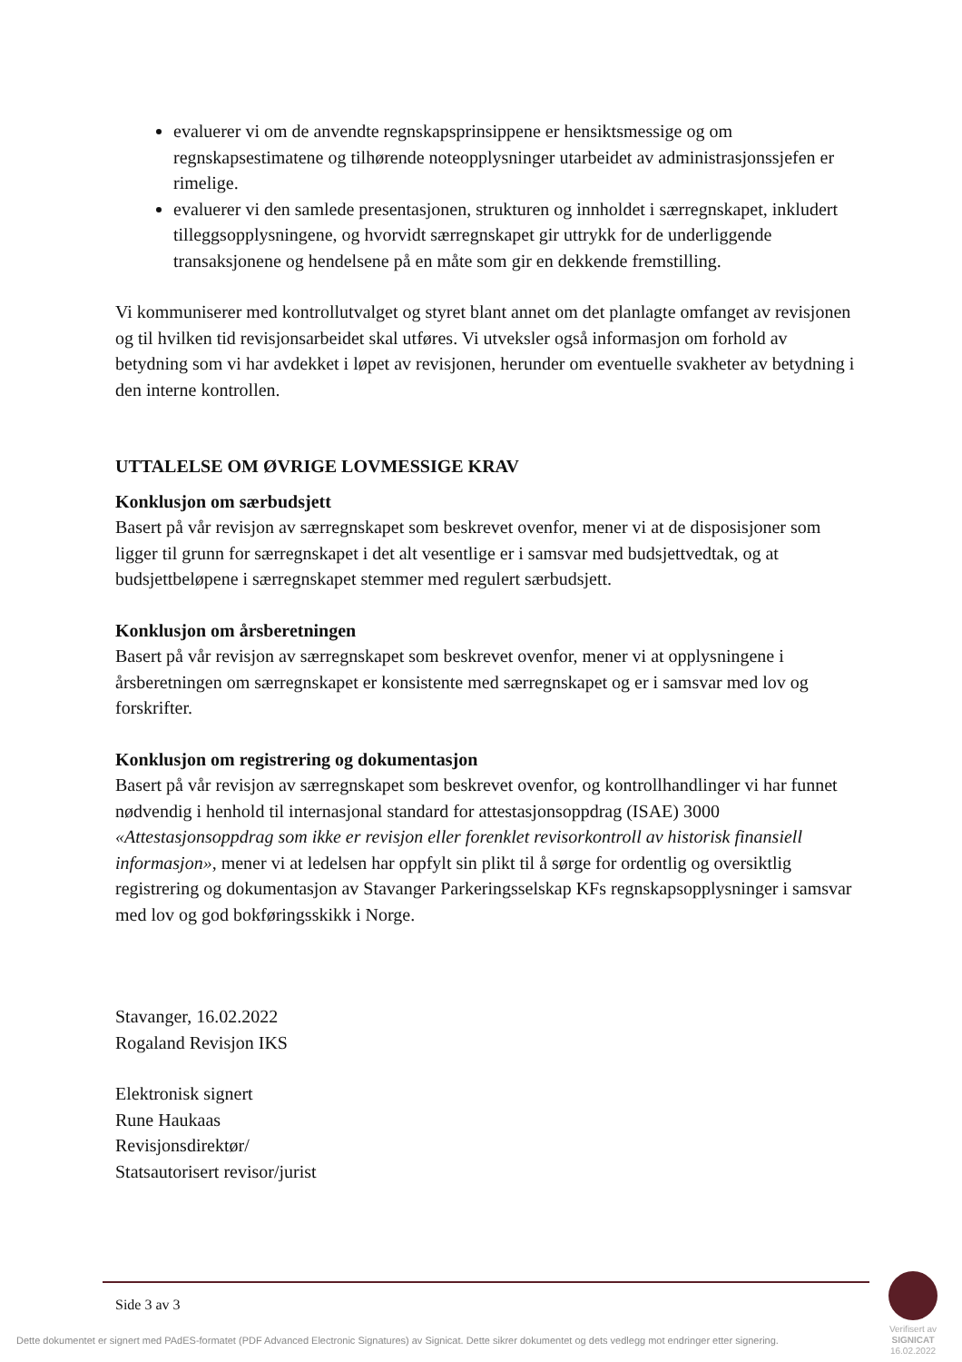evaluerer vi om de anvendte regnskapsprinsippene er hensiktsmessige og om regnskapsestimatene og tilhørende noteopplysninger utarbeidet av administrasjonssjefen er rimelige.
evaluerer vi den samlede presentasjonen, strukturen og innholdet i særregnskapet, inkludert tilleggsopplysningene, og hvorvidt særregnskapet gir uttrykk for de underliggende transaksjonene og hendelsene på en måte som gir en dekkende fremstilling.
Vi kommuniserer med kontrollutvalget og styret blant annet om det planlagte omfanget av revisjonen og til hvilken tid revisjonsarbeidet skal utføres. Vi utveksler også informasjon om forhold av betydning som vi har avdekket i løpet av revisjonen, herunder om eventuelle svakheter av betydning i den interne kontrollen.
UTTALELSE OM ØVRIGE LOVMESSIGE KRAV
Konklusjon om særbudsjett
Basert på vår revisjon av særregnskapet som beskrevet ovenfor, mener vi at de disposisjoner som ligger til grunn for særregnskapet i det alt vesentlige er i samsvar med budsjettvedtak, og at budsjettbeløpene i særregnskapet stemmer med regulert særbudsjett.
Konklusjon om årsberetningen
Basert på vår revisjon av særregnskapet som beskrevet ovenfor, mener vi at opplysningene i årsberetningen om særregnskapet er konsistente med særregnskapet og er i samsvar med lov og forskrifter.
Konklusjon om registrering og dokumentasjon
Basert på vår revisjon av særregnskapet som beskrevet ovenfor, og kontrollhandlinger vi har funnet nødvendig i henhold til internasjonal standard for attestasjonsoppdrag (ISAE) 3000 «Attestasjonsoppdrag som ikke er revisjon eller forenklet revisorkontroll av historisk finansiell informasjon», mener vi at ledelsen har oppfylt sin plikt til å sørge for ordentlig og oversiktlig registrering og dokumentasjon av Stavanger Parkeringsselskap KFs regnskapsopplysninger i samsvar med lov og god bokføringsskikk i Norge.
Stavanger, 16.02.2022
Rogaland Revisjon IKS
Elektronisk signert
Rune Haukaas
Revisjonsdirektør/
Statsautorisert revisor/jurist
Side 3 av 3
Dette dokumentet er signert med PAdES-formatet (PDF Advanced Electronic Signatures) av Signicat. Dette sikrer dokumentet og dets vedlegg mot endringer etter signering.
Verifisert av
SIGNICAT
16.02.2022